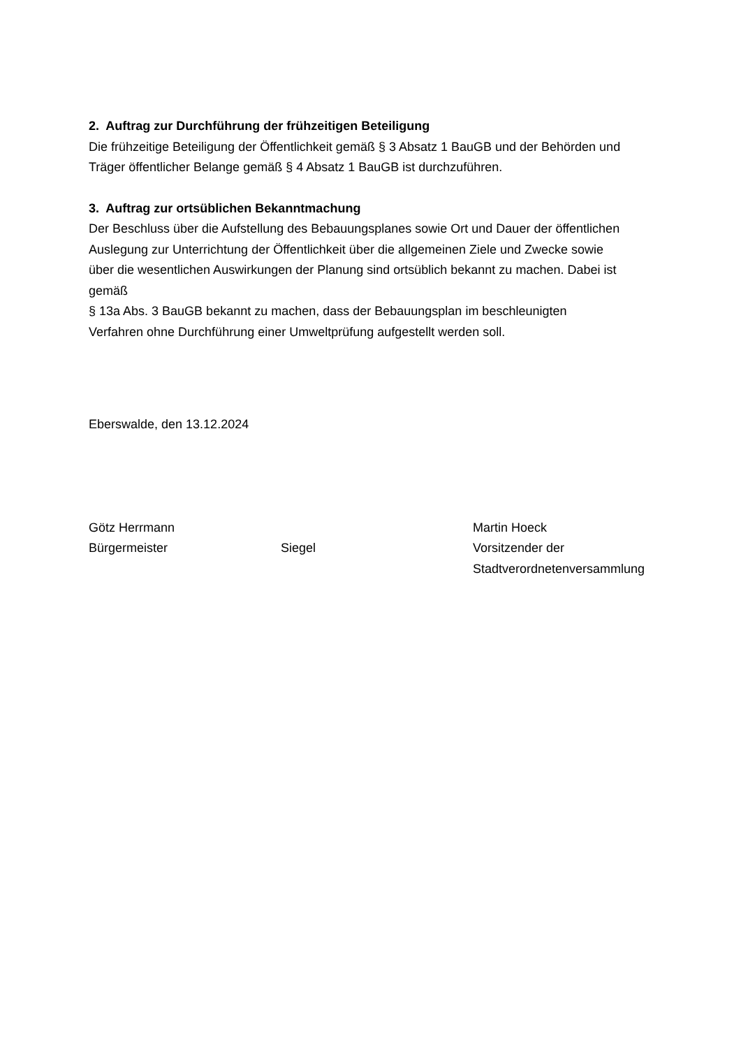2. Auftrag zur Durchführung der frühzeitigen Beteiligung
Die frühzeitige Beteiligung der Öffentlichkeit gemäß § 3 Absatz 1 BauGB und der Behörden und
Träger öffentlicher Belange gemäß § 4 Absatz 1 BauGB ist durchzuführen.
3. Auftrag zur ortsüblichen Bekanntmachung
Der Beschluss über die Aufstellung des Bebauungsplanes sowie Ort und Dauer der öffentlichen
Auslegung zur Unterrichtung der Öffentlichkeit über die allgemeinen Ziele und Zwecke sowie
über die wesentlichen Auswirkungen der Planung sind ortsüblich bekannt zu machen. Dabei ist
gemäß
§ 13a Abs. 3 BauGB bekannt zu machen, dass der Bebauungsplan im beschleunigten
Verfahren ohne Durchführung einer Umweltprüfung aufgestellt werden soll.
Eberswalde, den 13.12.2024
Götz Herrmann
Bürgermeister
Siegel Martin Hoeck
Vorsitzender der
Stadtverordnetenversammlung